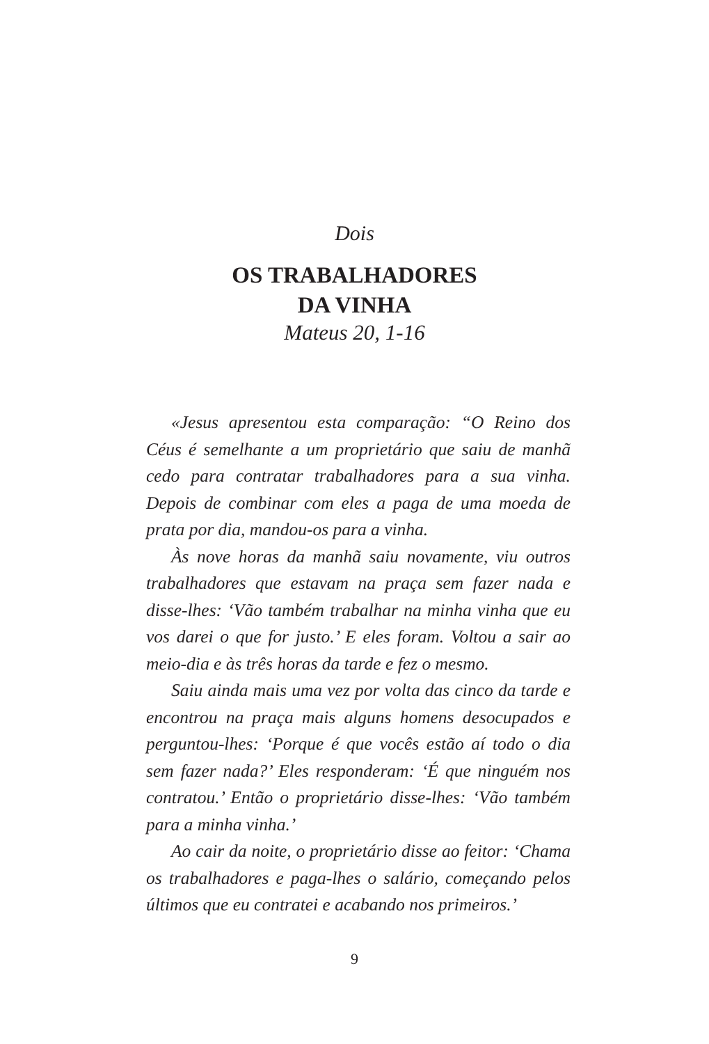Dois
OS TRABALHADORES
DA VINHA
Mateus 20, 1-16
«Jesus apresentou esta comparação: “O Reino dos Céus é semelhante a um proprietário que saiu de manhã cedo para contratar trabalhadores para a sua vinha. Depois de combinar com eles a paga de uma moeda de prata por dia, mandou-os para a vinha.
Às nove horas da manhã saiu novamente, viu outros trabalhadores que estavam na praça sem fazer nada e disse-lhes: ‘Vão também trabalhar na minha vinha que eu vos darei o que for justo.’ E eles foram. Voltou a sair ao meio-dia e às três horas da tarde e fez o mesmo.
Saiu ainda mais uma vez por volta das cinco da tarde e encontrou na praça mais alguns homens desocupados e perguntou-lhes: ‘Porque é que vocês estão aí todo o dia sem fazer nada?’ Eles responderam: ‘É que ninguém nos contratou.’ Então o proprietário disse-lhes: ‘Vão também para a minha vinha.’
Ao cair da noite, o proprietário disse ao feitor: ‘Chama os trabalhadores e paga-lhes o salário, começando pelos últimos que eu contratei e acabando nos primeiros.’
9